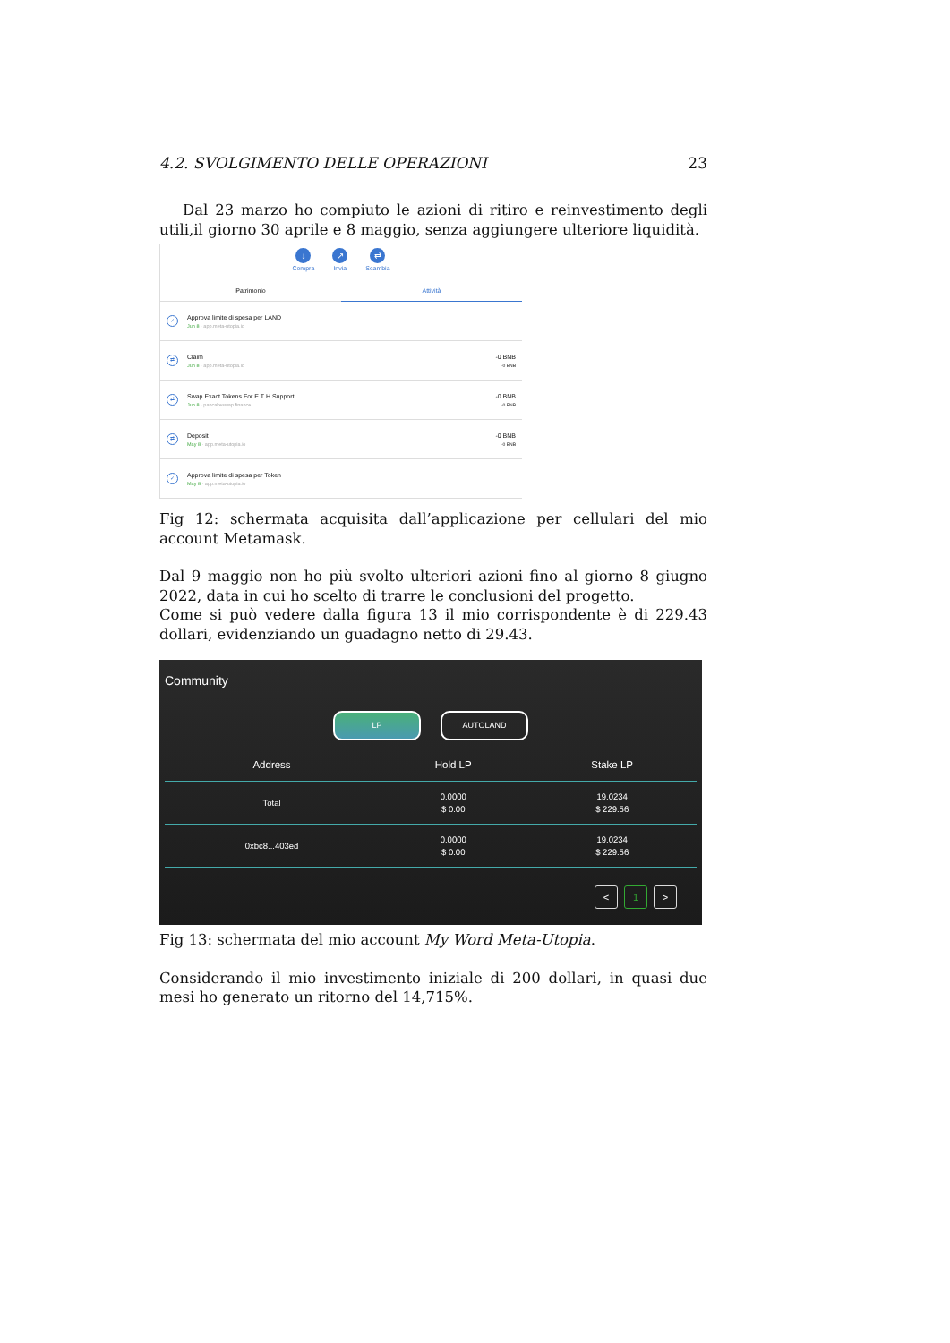4.2. SVOLGIMENTO DELLE OPERAZIONI 23
Dal 23 marzo ho compiuto le azioni di ritiro e reinvestimento degli utili,il giorno 30 aprile e 8 maggio, senza aggiungere ulteriore liquidità.
↓
Compra
↗
Invia
⇄
Scambia
Patrimonio Attività
✓
Approva limite di spesa per LAND
Jun 8 · app.meta-utopia.io
⇄
Claim
Jun 8 · app.meta-utopia.io
-0 BNB
-0 BNB
⇄
Swap Exact Tokens For E T H Supporti...
Jun 8 · pancakeswap.finance
-0 BNB
-0 BNB
⇄
Deposit
May 8 · app.meta-utopia.io
-0 BNB
-0 BNB
✓
Approva limite di spesa per Token
May 8 · app.meta-utopia.io
Fig 12: schermata acquisita dall’applicazione per cellulari del mio account Metamask.
Dal 9 maggio non ho più svolto ulteriori azioni fino al giorno 8 giugno 2022, data in cui ho scelto di trarre le conclusioni del progetto.
Come si può vedere dalla figura 13 il mio corrispondente è di 229.43 dollari, evidenziando un guadagno netto di 29.43.
Community
LP AUTOLAND
| Address | Hold LP | Stake LP |
| --- | --- | --- |
| Total | 0.0000 $ 0.00 | 19.0234 $ 229.56 |
| 0xbc8...403ed | 0.0000 $ 0.00 | 19.0234 $ 229.56 |
< 1 >
Fig 13: schermata del mio account My Word Meta-Utopia.
Considerando il mio investimento iniziale di 200 dollari, in quasi due mesi ho generato un ritorno del 14,715%.